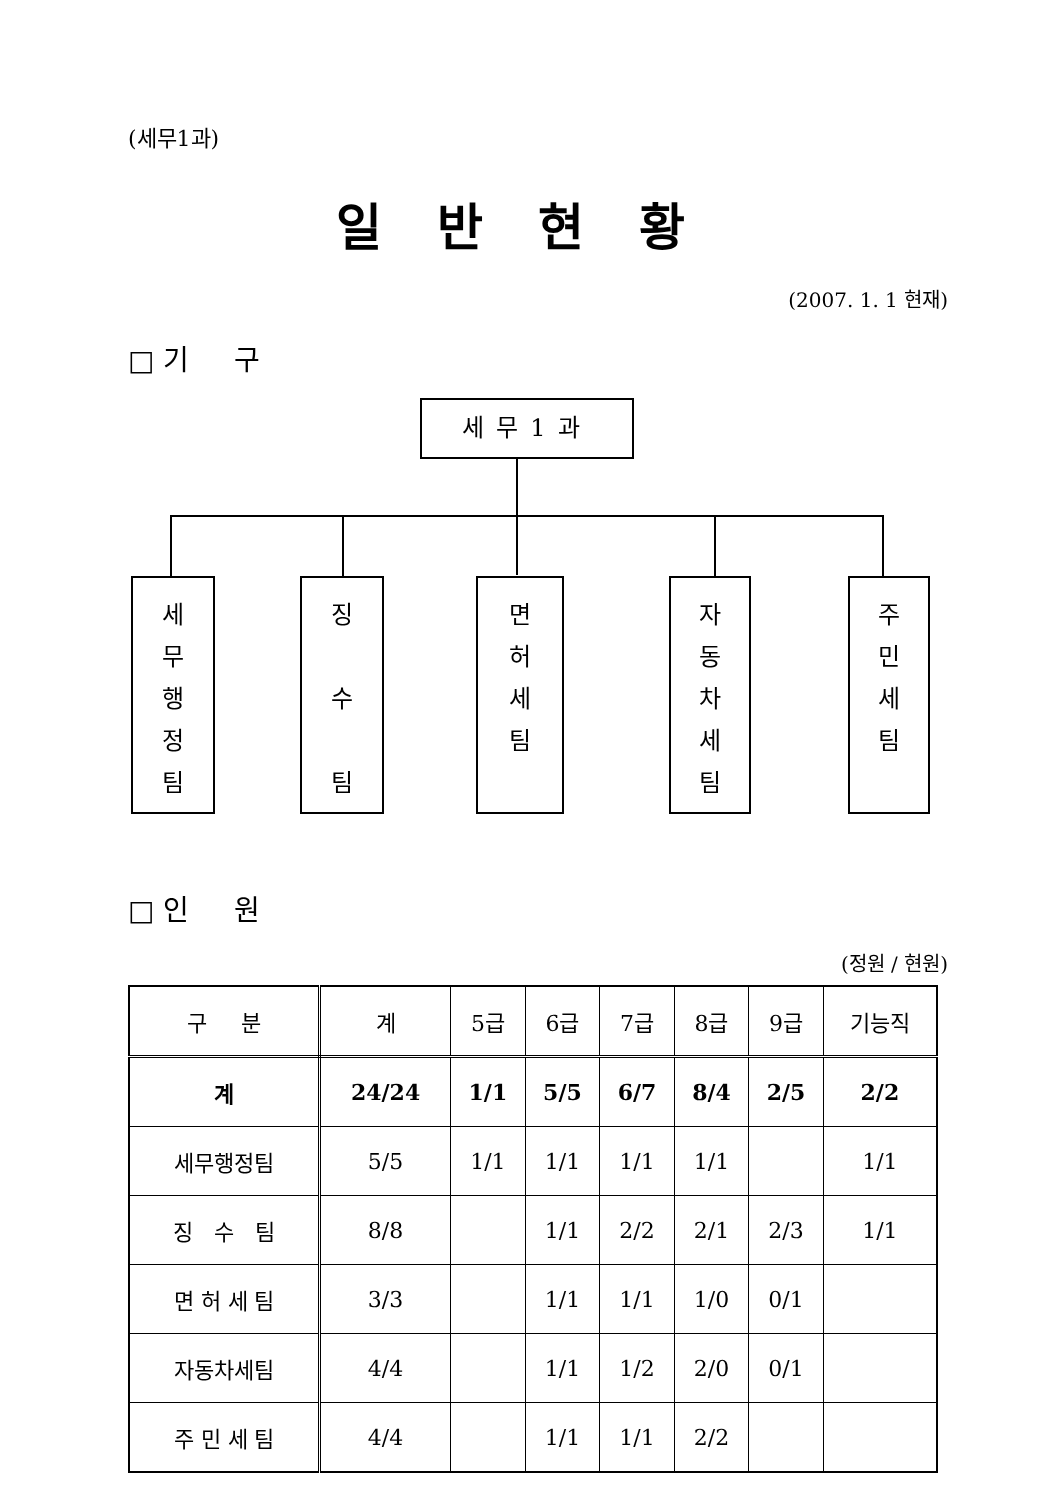(세무1과)
일반현황
(2007. 1. 1 현재)
□ 기 구
세무1과
세
무
행
정
팀
징
수
팀
면
허
세
팀
자
동
차
세
팀
주
민
세
팀
□ 인 원
(정원 / 현원)
| 구 분 | 계 | 5급 | 6급 | 7급 | 8급 | 9급 | 기능직 |
| --- | --- | --- | --- | --- | --- | --- | --- |
| 계 | 24/24 | 1/1 | 5/5 | 6/7 | 8/4 | 2/5 | 2/2 |
| 세무행정팀 | 5/5 | 1/1 | 1/1 | 1/1 | 1/1 | | 1/1 |
| 징 수 팀 | 8/8 | | 1/1 | 2/2 | 2/1 | 2/3 | 1/1 |
| 면 허 세 팀 | 3/3 | | 1/1 | 1/1 | 1/0 | 0/1 | |
| 자동차세팀 | 4/4 | | 1/1 | 1/2 | 2/0 | 0/1 | |
| 주 민 세 팀 | 4/4 | | 1/1 | 1/1 | 2/2 | | |